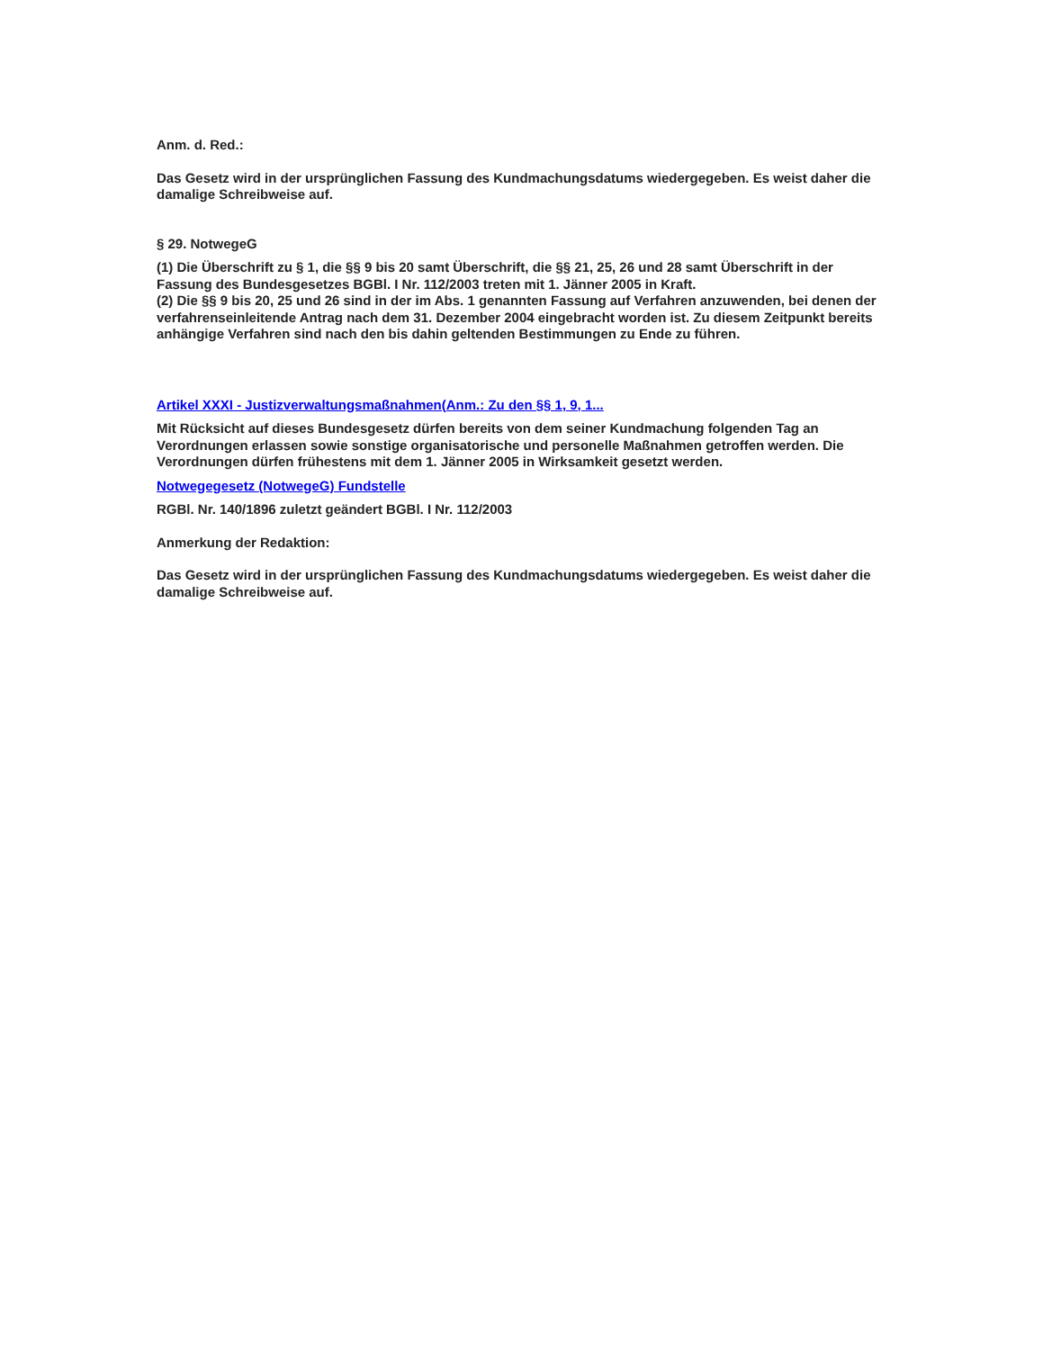Anm. d. Red.:
Das Gesetz wird in der ursprünglichen Fassung des Kundmachungsdatums wiedergegeben. Es weist daher die damalige Schreibweise auf.
§ 29. NotwegeG
(1) Die Überschrift zu § 1, die §§ 9 bis 20 samt Überschrift, die §§ 21, 25, 26 und 28 samt Überschrift in der Fassung des Bundesgesetzes BGBl. I Nr. 112/2003 treten mit 1. Jänner 2005 in Kraft.
(2) Die §§ 9 bis 20, 25 und 26 sind in der im Abs. 1 genannten Fassung auf Verfahren anzuwenden, bei denen der verfahrenseinleitende Antrag nach dem 31. Dezember 2004 eingebracht worden ist. Zu diesem Zeitpunkt bereits anhängige Verfahren sind nach den bis dahin geltenden Bestimmungen zu Ende zu führen.
Artikel XXXI - Justizverwaltungsmaßnahmen(Anm.: Zu den §§ 1, 9, 1...
Mit Rücksicht auf dieses Bundesgesetz dürfen bereits von dem seiner Kundmachung folgenden Tag an Verordnungen erlassen sowie sonstige organisatorische und personelle Maßnahmen getroffen werden. Die Verordnungen dürfen frühestens mit dem 1. Jänner 2005 in Wirksamkeit gesetzt werden.
Notwegegesetz (NotwegeG) Fundstelle
RGBl. Nr. 140/1896 zuletzt geändert BGBl. I Nr. 112/2003
Anmerkung der Redaktion:
Das Gesetz wird in der ursprünglichen Fassung des Kundmachungsdatums wiedergegeben. Es weist daher die damalige Schreibweise auf.